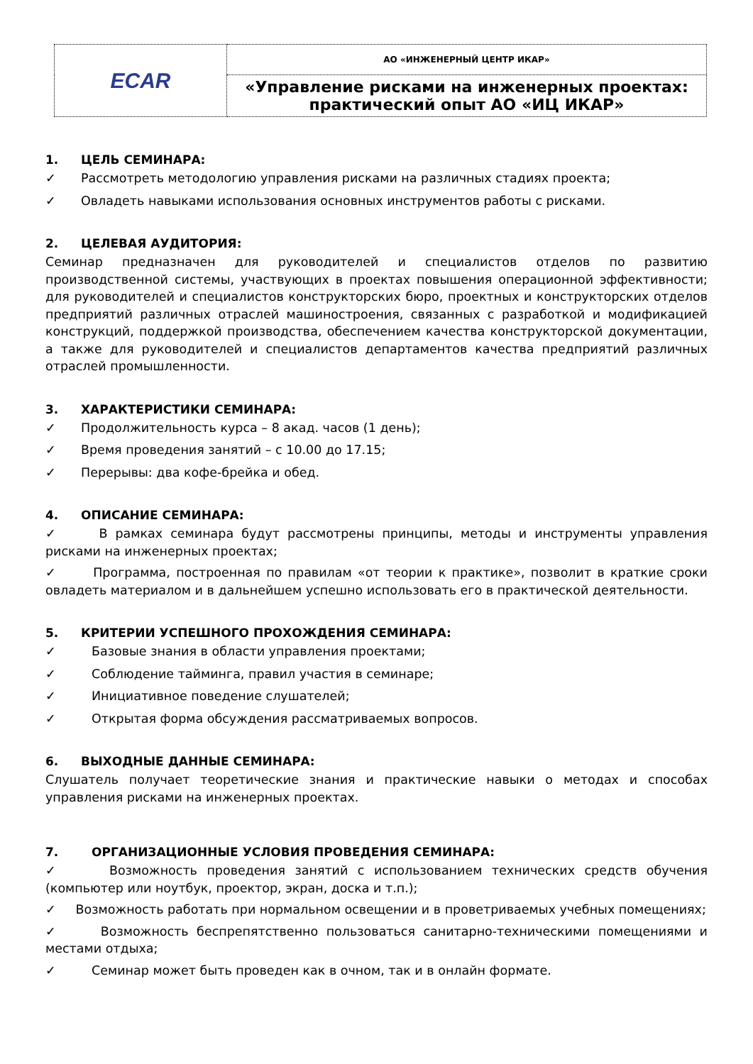| ECAR | АО «ИНЖЕНЕРНЫЙ ЦЕНТР ИКАР» |
| | «Управление рисками на инженерных проектах: практический опыт АО «ИЦ ИКАР» |
1. ЦЕЛЬ СЕМИНАРА:
✓ Рассмотреть методологию управления рисками на различных стадиях проекта;
✓ Овладеть навыками использования основных инструментов работы с рисками.
2. ЦЕЛЕВАЯ АУДИТОРИЯ:
Семинар предназначен для руководителей и специалистов отделов по развитию производственной системы, участвующих в проектах повышения операционной эффективности; для руководителей и специалистов конструкторских бюро, проектных и конструкторских отделов предприятий различных отраслей машиностроения, связанных с разработкой и модификацией конструкций, поддержкой производства, обеспечением качества конструкторской документации, а также для руководителей и специалистов департаментов качества предприятий различных отраслей промышленности.
3. ХАРАКТЕРИСТИКИ СЕМИНАРА:
✓ Продолжительность курса – 8 акад. часов (1 день);
✓ Время проведения занятий – с 10.00 до 17.15;
✓ Перерывы: два кофе-брейка и обед.
4. ОПИСАНИЕ СЕМИНАРА:
✓ В рамках семинара будут рассмотрены принципы, методы и инструменты управления рисками на инженерных проектах;
✓ Программа, построенная по правилам «от теории к практике», позволит в краткие сроки овладеть материалом и в дальнейшем успешно использовать его в практической деятельности.
5. КРИТЕРИИ УСПЕШНОГО ПРОХОЖДЕНИЯ СЕМИНАРА:
✓ Базовые знания в области управления проектами;
✓ Соблюдение тайминга, правил участия в семинаре;
✓ Инициативное поведение слушателей;
✓ Открытая форма обсуждения рассматриваемых вопросов.
6. ВЫХОДНЫЕ ДАННЫЕ СЕМИНАРА:
Слушатель получает теоретические знания и практические навыки о методах и способах управления рисками на инженерных проектах.
7. ОРГАНИЗАЦИОННЫЕ УСЛОВИЯ ПРОВЕДЕНИЯ СЕМИНАРА:
✓ Возможность проведения занятий с использованием технических средств обучения (компьютер или ноутбук, проектор, экран, доска и т.п.);
✓ Возможность работать при нормальном освещении и в проветриваемых учебных помещениях;
✓ Возможность беспрепятственно пользоваться санитарно-техническими помещениями и местами отдыха;
✓ Семинар может быть проведен как в очном, так и в онлайн формате.